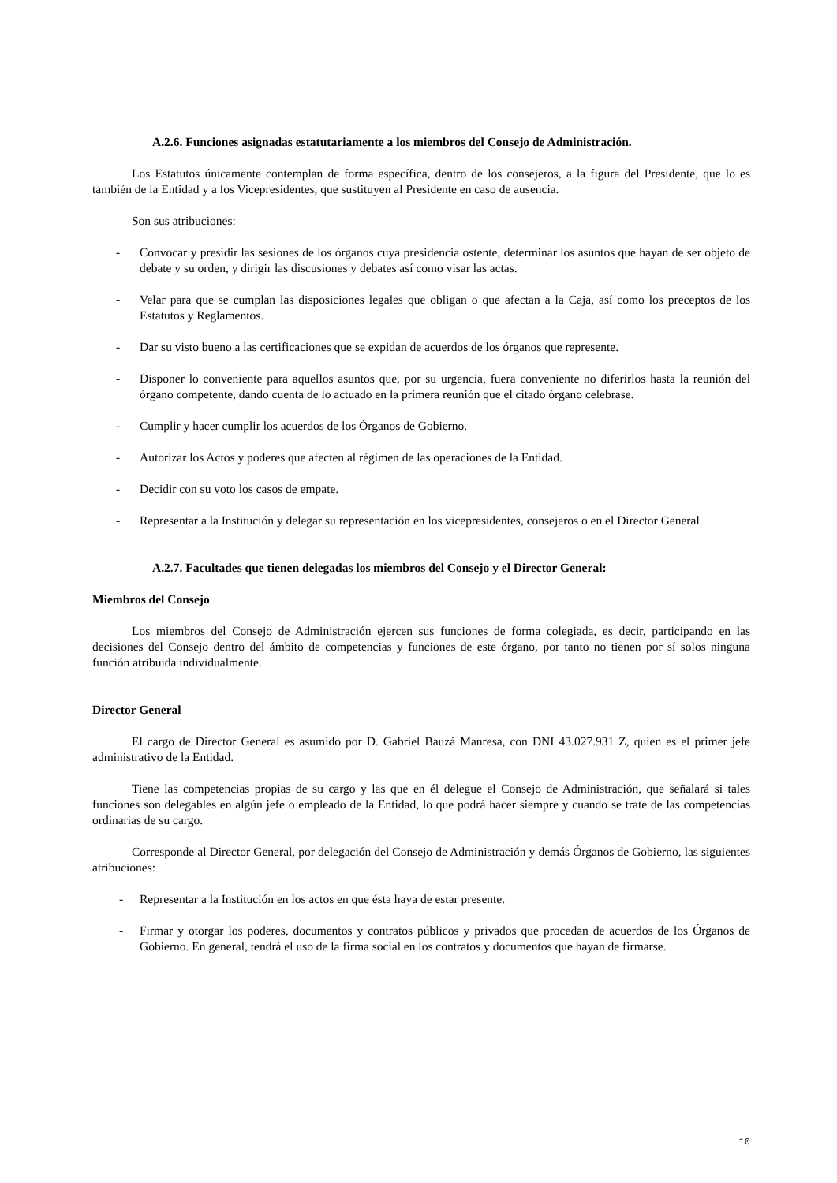A.2.6. Funciones asignadas estatutariamente a los miembros del Consejo de Administración.
Los Estatutos únicamente contemplan de forma específica, dentro de los consejeros, a la figura del Presidente, que lo es también de la Entidad y a los Vicepresidentes, que sustituyen al Presidente en caso de ausencia.
Son sus atribuciones:
- Convocar y presidir las sesiones de los órganos cuya presidencia ostente, determinar los asuntos que hayan de ser objeto de debate y su orden, y dirigir las discusiones y debates así como visar las actas.
- Velar para que se cumplan las disposiciones legales que obligan o que afectan a la Caja, así como los preceptos de los Estatutos y Reglamentos.
- Dar su visto bueno a las certificaciones que se expidan de acuerdos de los órganos que represente.
- Disponer lo conveniente para aquellos asuntos que, por su urgencia, fuera conveniente no diferirlos hasta la reunión del órgano competente, dando cuenta de lo actuado en la primera reunión que el citado órgano celebrase.
- Cumplir y hacer cumplir los acuerdos de los Órganos de Gobierno.
- Autorizar los Actos y poderes que afecten al régimen de las operaciones de la Entidad.
- Decidir con su voto los casos de empate.
- Representar a la Institución y delegar su representación en los vicepresidentes, consejeros o en el Director General.
A.2.7. Facultades que tienen delegadas los miembros del Consejo y el Director General:
Miembros del Consejo
Los miembros del Consejo de Administración ejercen sus funciones de forma colegiada, es decir, participando en las decisiones del Consejo dentro del ámbito de competencias y funciones de este órgano, por tanto no tienen por sí solos ninguna función atribuida individualmente.
Director General
El cargo de Director General es asumido por D. Gabriel Bauzá Manresa, con DNI 43.027.931 Z, quien es el primer jefe administrativo de la Entidad.
Tiene las competencias propias de su cargo y las que en él delegue el Consejo de Administración, que señalará si tales funciones son delegables en algún jefe o empleado de la Entidad, lo que podrá hacer siempre y cuando se trate de las competencias ordinarias de su cargo.
Corresponde al Director General, por delegación del Consejo de Administración y demás Órganos de Gobierno, las siguientes atribuciones:
- Representar a la Institución en los actos en que ésta haya de estar presente.
- Firmar y otorgar los poderes, documentos y contratos públicos y privados que procedan de acuerdos de los Órganos de Gobierno. En general, tendrá el uso de la firma social en los contratos y documentos que hayan de firmarse.
10